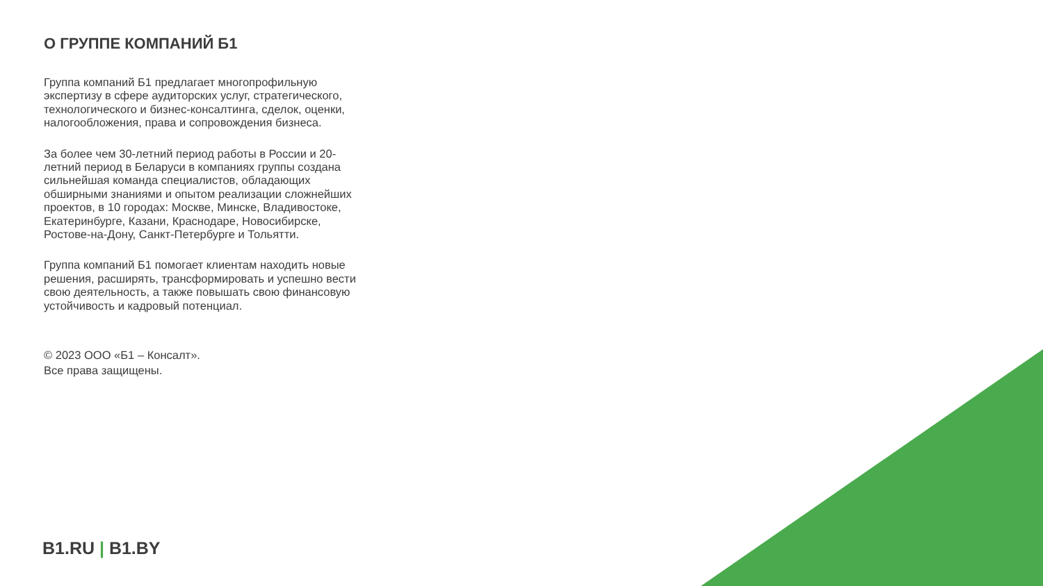О ГРУППЕ КОМПАНИЙ Б1
Группа компаний Б1 предлагает многопрофильную экспертизу в сфере аудиторских услуг, стратегического, технологического и бизнес-консалтинга, сделок, оценки, налогообложения, права и сопровождения бизнеса.
За более чем 30-летний период работы в России и 20-летний период в Беларуси в компаниях группы создана сильнейшая команда специалистов, обладающих обширными знаниями и опытом реализации сложнейших проектов, в 10 городах: Москве, Минске, Владивостоке, Екатеринбурге, Казани, Краснодаре, Новосибирске, Ростове-на-Дону, Санкт-Петербурге и Тольятти.
Группа компаний Б1 помогает клиентам находить новые решения, расширять, трансформировать и успешно вести свою деятельность, а также повышать свою финансовую устойчивость и кадровый потенциал.
© 2023 ООО «Б1 – Консалт».
Все права защищены.
B1.RU | B1.BY